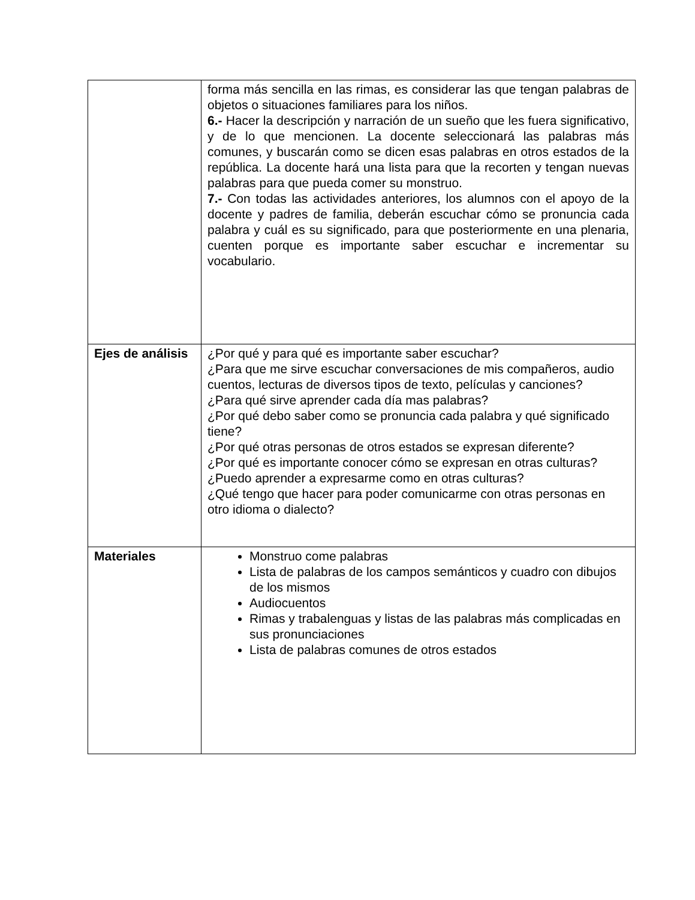| | forma más sencilla en las rimas, es considerar las que tengan palabras de objetos o situaciones familiares para los niños. 6.- Hacer la descripción y narración de un sueño que les fuera significativo, y de lo que mencionen. La docente seleccionará las palabras más comunes, y buscarán como se dicen esas palabras en otros estados de la república. La docente hará una lista para que la recorten y tengan nuevas palabras para que pueda comer su monstruo. 7.- Con todas las actividades anteriores, los alumnos con el apoyo de la docente y padres de familia, deberán escuchar cómo se pronuncia cada palabra y cuál es su significado, para que posteriormente en una plenaria, cuenten porque es importante saber escuchar e incrementar su vocabulario. |
| Ejes de análisis | ¿Por qué y para qué es importante saber escuchar? ¿Para que me sirve escuchar conversaciones de mis compañeros, audio cuentos, lecturas de diversos tipos de texto, películas y canciones? ¿Para qué sirve aprender cada día mas palabras? ¿Por qué debo saber como se pronuncia cada palabra y qué significado tiene? ¿Por qué otras personas de otros estados se expresan diferente? ¿Por qué es importante conocer cómo se expresan en otras culturas? ¿Puedo aprender a expresarme como en otras culturas? ¿Qué tengo que hacer para poder comunicarme con otras personas en otro idioma o dialecto? |
| Materiales | Monstruo come palabras Lista de palabras de los campos semánticos y cuadro con dibujos de los mismos Audiocuentos Rimas y trabalenguas y listas de las palabras más complicadas en sus pronunciaciones Lista de palabras comunes de otros estados |